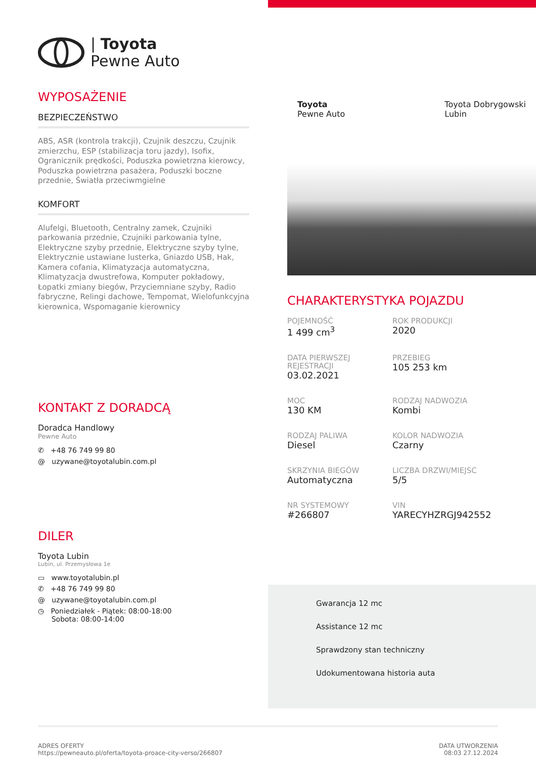| Toyota
Pewne Auto
WYPOSAŻENIE
BEZPIECZEŃSTWO
ABS, ASR (kontrola trakcji), Czujnik deszczu, Czujnik zmierzchu, ESP (stabilizacja toru jazdy), Isofix, Ogranicznik prędkości, Poduszka powietrzna kierowcy, Poduszka powietrzna pasażera, Poduszki boczne przednie, Światła przeciwmgielne
KOMFORT
Alufelgi, Bluetooth, Centralny zamek, Czujniki parkowania przednie, Czujniki parkowania tylne, Elektryczne szyby przednie, Elektryczne szyby tylne, Elektrycznie ustawiane lusterka, Gniazdo USB, Hak, Kamera cofania, Klimatyzacja automatyczna, Klimatyzacja dwustrefowa, Komputer pokładowy, Łopatki zmiany biegów, Przyciemniane szyby, Radio fabryczne, Relingi dachowe, Tempomat, Wielofunkcyjna kierownica, Wspomaganie kierownicy
KONTAKT Z DORADCĄ
Doradca Handlowy
Pewne Auto
✆ +48 76 749 99 80
@ uzywane@toyotalubin.com.pl
DILER
Toyota Lubin
Lubin, ul. Przemysłowa 1e
▭ www.toyotalubin.pl
✆ +48 76 749 99 80
@ uzywane@toyotalubin.com.pl
◷ Poniedziałek - Piątek: 08:00-18:00
Sobota: 08:00-14:00
Toyota
Pewne Auto Toyota Dobrygowski
Lubin
CHARAKTERYSTYKA POJAZDU
POJEMNOŚĆ
1 499 cm<sup>3</sup>
ROK PRODUKCJI
2020
DATA PIERWSZEJ REJESTRACJI
03.02.2021
PRZEBIEG
105 253 km
MOC
130 KM
RODZAJ NADWOZIA
Kombi
RODZAJ PALIWA
Diesel
KOLOR NADWOZIA
Czarny
SKRZYNIA BIEGÓW
Automatyczna
LICZBA DRZWI/MIEJSC
5/5
NR SYSTEMOWY
#266807
VIN
YARECYHZRGJ942552
Gwarancja 12 mc
Assistance 12 mc
Sprawdzony stan techniczny
Udokumentowana historia auta
ADRES OFERTY
https://pewneauto.pl/oferta/toyota-proace-city-verso/266807
DATA UTWORZENIA
08:03 27.12.2024